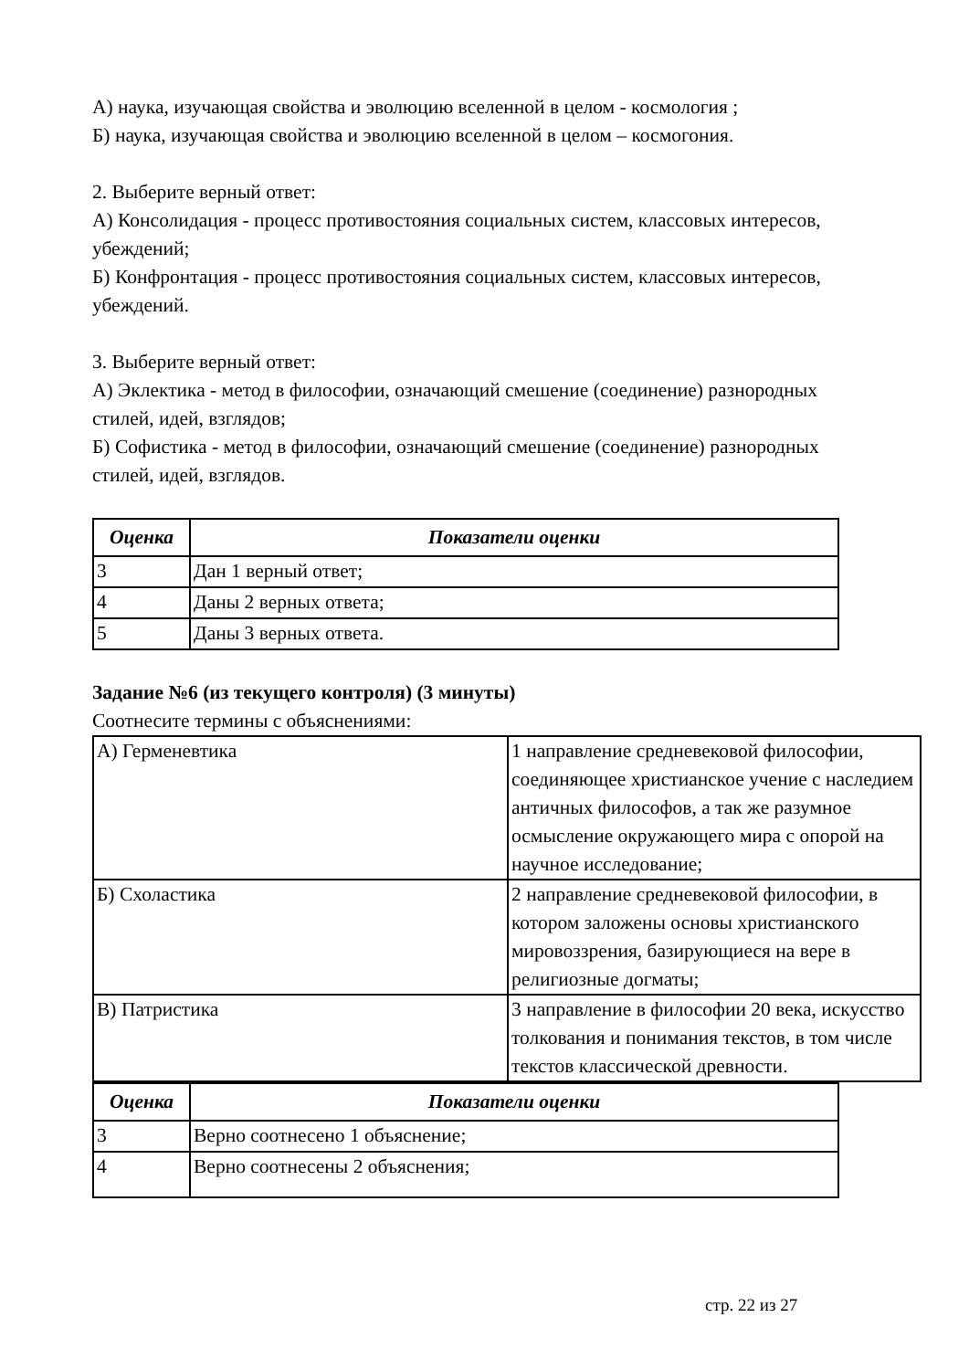А) наука, изучающая свойства и эволюцию вселенной в целом - космология ;
Б) наука, изучающая свойства и эволюцию вселенной в целом – космогония.
2. Выберите верный ответ:
А) Консолидация - процесс противостояния социальных систем, классовых интересов, убеждений;
Б) Конфронтация - процесс противостояния социальных систем, классовых интересов, убеждений.
3. Выберите верный ответ:
А) Эклектика - метод в философии, означающий смешение (соединение) разнородных стилей, идей, взглядов;
Б) Софистика - метод в философии, означающий смешение (соединение) разнородных стилей, идей, взглядов.
| Оценка | Показатели оценки |
| --- | --- |
| 3 | Дан 1 верный ответ; |
| 4 | Даны 2 верных ответа; |
| 5 | Даны 3 верных ответа. |
Задание №6 (из текущего контроля) (3 минуты)
Соотнесите термины с объяснениями:
| А) Герменевтика | 1 направление средневековой философии, соединяющее христианское учение с наследием античных философов, а так же разумное осмысление окружающего мира с опорой на научное исследование; |
| Б) Схоластика | 2 направление средневековой философии, в котором заложены основы христианского мировоззрения, базирующиеся на вере в религиозные догматы; |
| В) Патристика | 3 направление в философии 20 века, искусство толкования и понимания текстов, в том числе текстов классической древности. |
| Оценка | Показатели оценки |
| --- | --- |
| 3 | Верно соотнесено 1 объяснение; |
| 4 | Верно соотнесены 2 объяснения; |
стр. 22 из 27